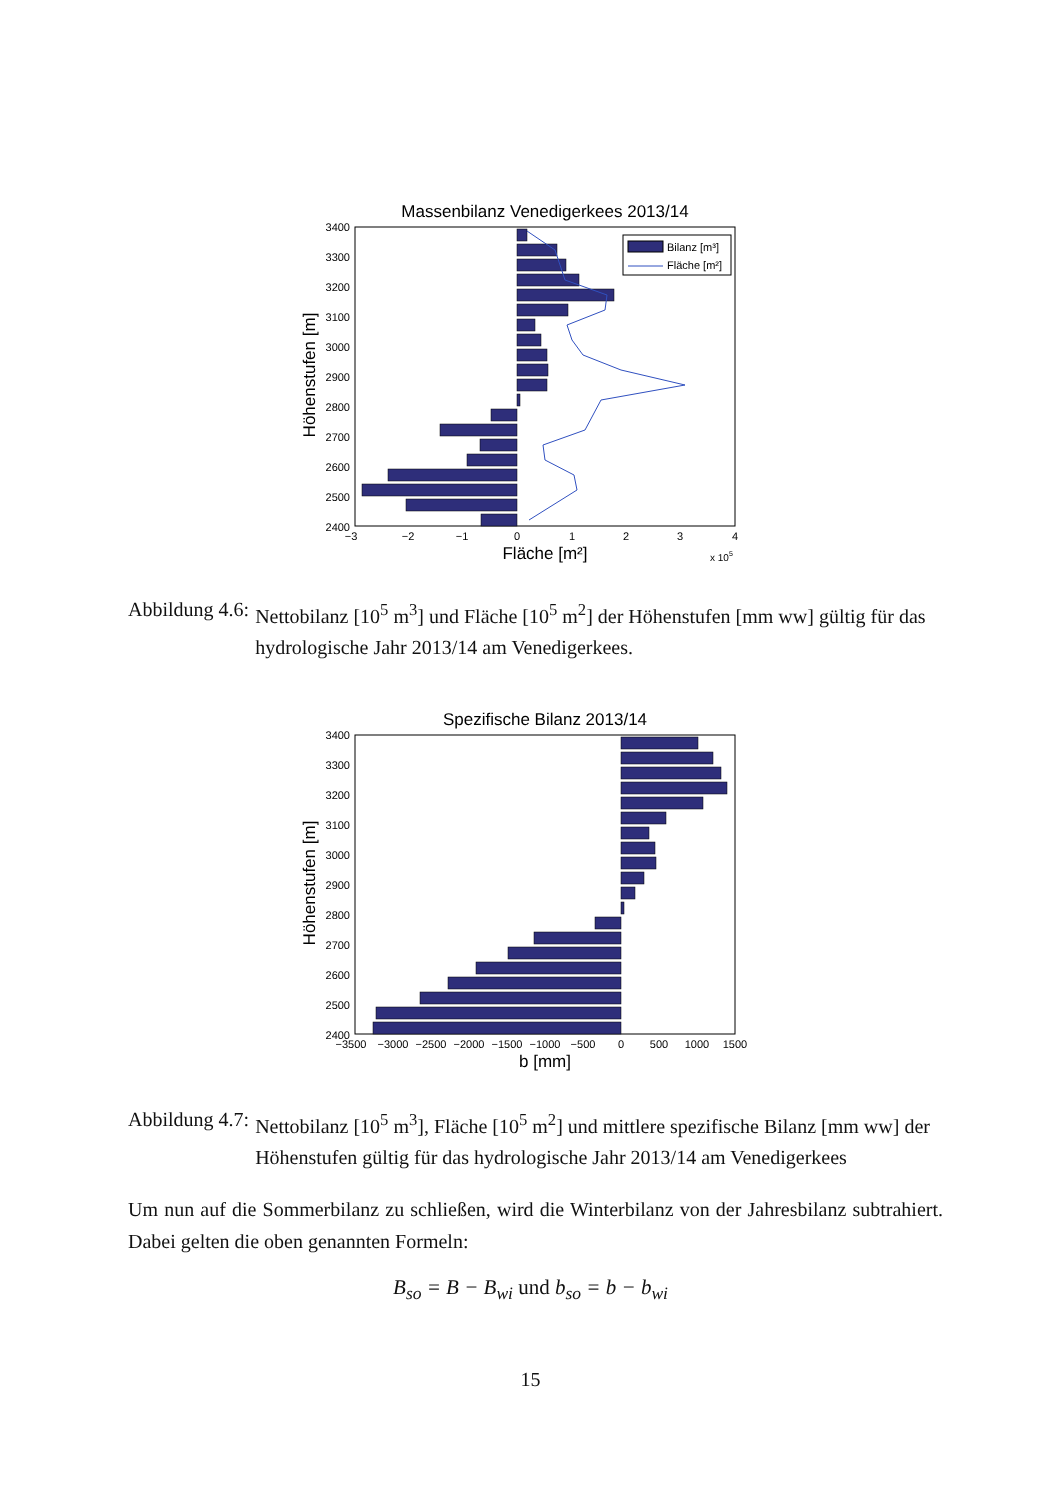Massenbilanz Venedigerkees 2013/14
3400
3300
3200
3100
3000
2900
2800
2700
2600
2500
2400
−3
−2
−1
0
1
2
3
4
Fläche [m²]
x 105
Höhenstufen [m]
Bilanz [m³]
Fläche [m²]
Abbildung 4.6: Nettobilanz [10<sup>5</sup> m<sup>3</sup>] und Fläche [10<sup>5</sup> m<sup>2</sup>] der Höhenstufen [mm ww] gültig für das hydrologische Jahr 2013/14 am Venedigerkees.
Spezifische Bilanz 2013/14
3400
3300
3200
3100
3000
2900
2800
2700
2600
2500
2400
−3500
−3000
−2500
−2000
−1500
−1000
−500
0
500
1000
1500
b [mm]
Höhenstufen [m]
Abbildung 4.7: Nettobilanz [10<sup>5</sup> m<sup>3</sup>], Fläche [10<sup>5</sup> m<sup>2</sup>] und mittlere spezifische Bilanz [mm ww] der Höhenstufen gültig für das hydrologische Jahr 2013/14 am Venedigerkees
Um nun auf die Sommerbilanz zu schließen, wird die Winterbilanz von der Jahresbilanz subtrahiert. Dabei gelten die oben genannten Formeln:
B<sub>so</sub> = B − B<sub>wi</sub> und b<sub>so</sub> = b − b<sub>wi</sub>
15